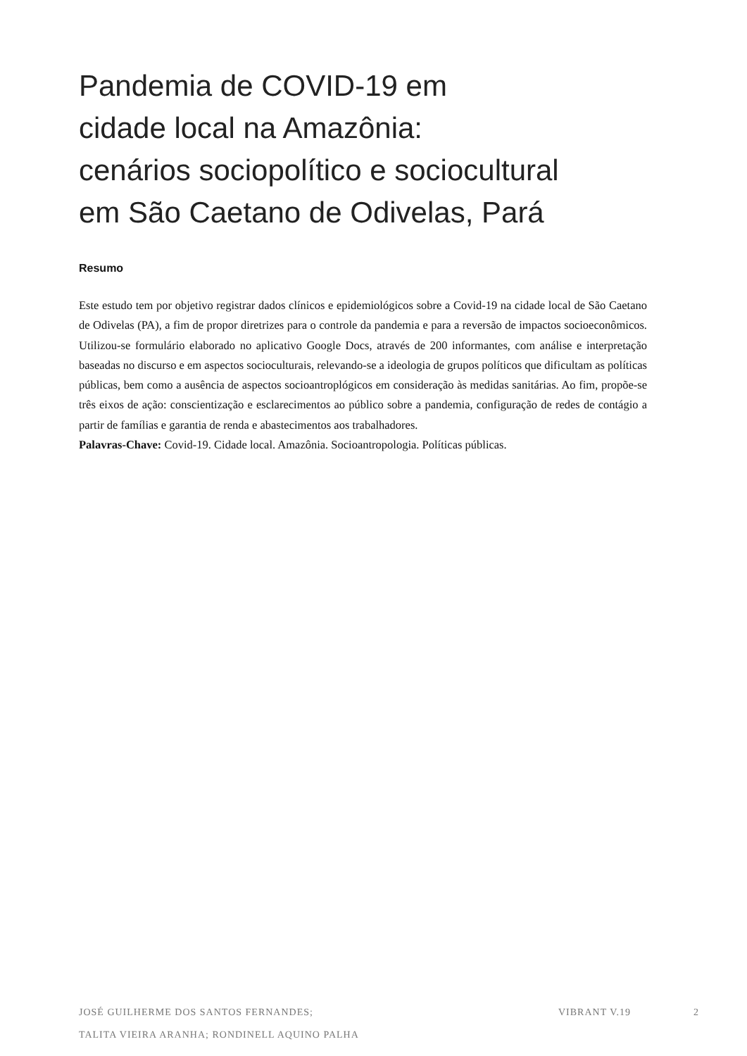Pandemia de COVID-19 em
cidade local na Amazônia:
cenários sociopolítico e sociocultural
em São Caetano de Odivelas, Pará
Resumo
Este estudo tem por objetivo registrar dados clínicos e epidemiológicos sobre a Covid-19 na cidade local de São Caetano de Odivelas (PA), a fim de propor diretrizes para o controle da pandemia e para a reversão de impactos socioeconômicos. Utilizou-se formulário elaborado no aplicativo Google Docs, através de 200 informantes, com análise e interpretação baseadas no discurso e em aspectos socioculturais, relevando-se a ideologia de grupos políticos que dificultam as políticas públicas, bem como a ausência de aspectos socioantroplógicos em consideração às medidas sanitárias. Ao fim, propõe-se três eixos de ação: conscientização e esclarecimentos ao público sobre a pandemia, configuração de redes de contágio a partir de famílias e garantia de renda e abastecimentos aos trabalhadores.
Palavras-Chave: Covid-19. Cidade local. Amazônia. Socioantropologia. Políticas públicas.
JOSÉ GUILHERME DOS SANTOS FERNANDES;
TALITA VIEIRA ARANHA; RONDINELL AQUINO PALHA
VIBRANT V.19 2